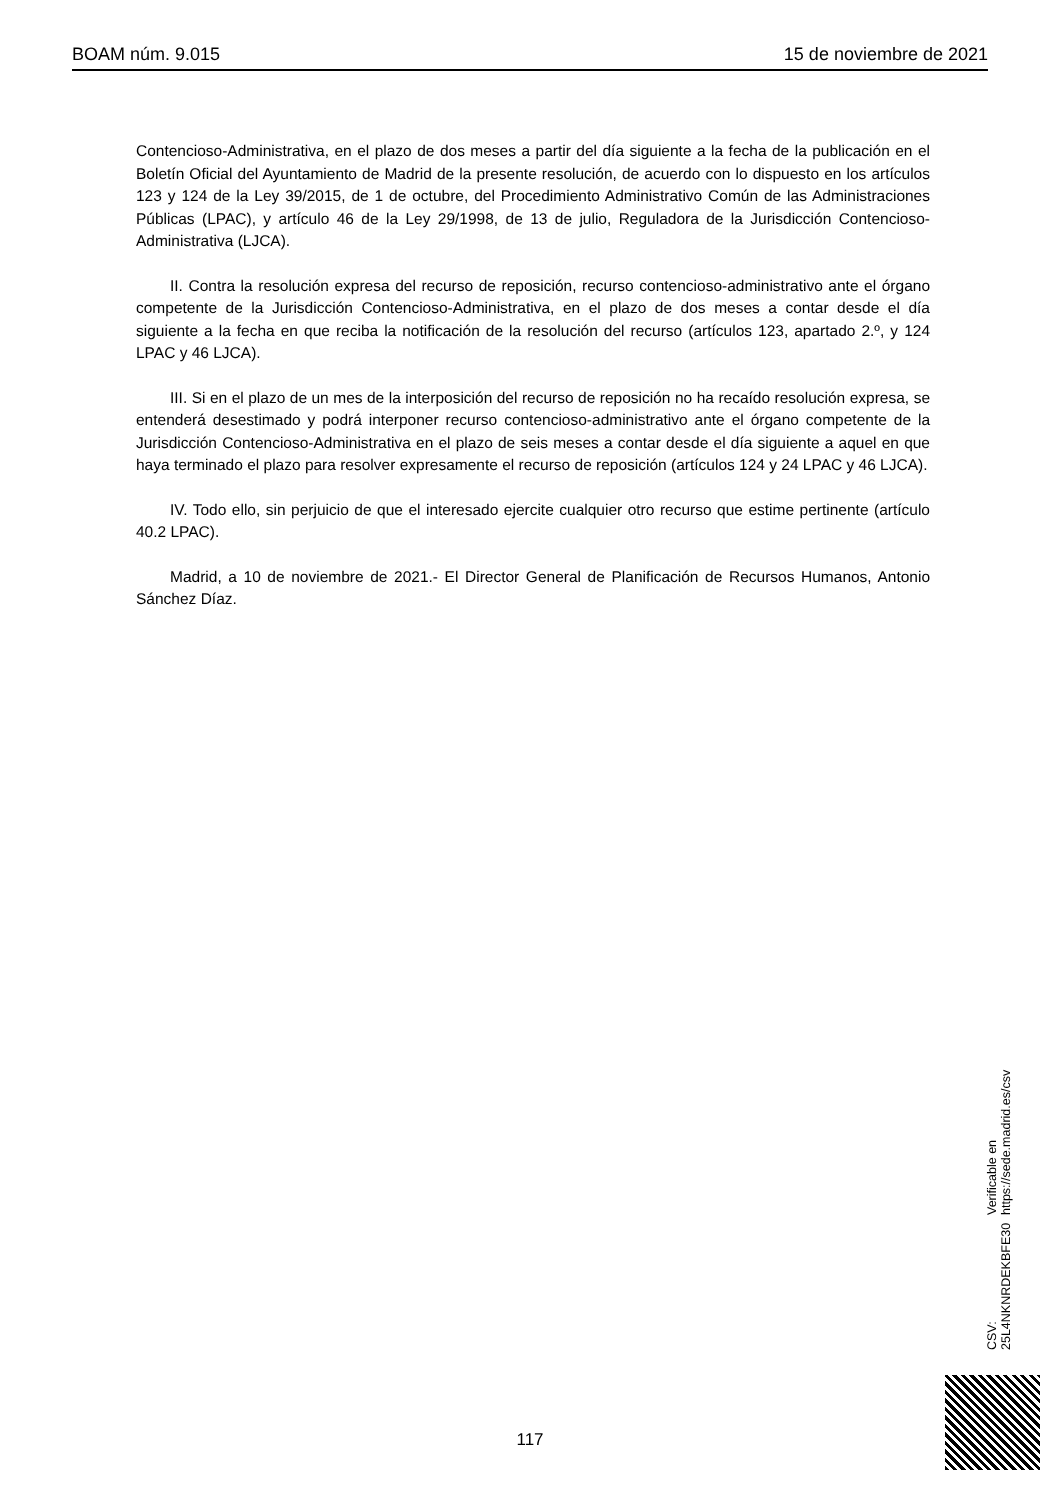BOAM núm. 9.015 15 de noviembre de 2021
Contencioso-Administrativa, en el plazo de dos meses a partir del día siguiente a la fecha de la publicación en el Boletín Oficial del Ayuntamiento de Madrid de la presente resolución, de acuerdo con lo dispuesto en los artículos 123 y 124 de la Ley 39/2015, de 1 de octubre, del Procedimiento Administrativo Común de las Administraciones Públicas (LPAC), y artículo 46 de la Ley 29/1998, de 13 de julio, Reguladora de la Jurisdicción Contencioso-Administrativa (LJCA).
II. Contra la resolución expresa del recurso de reposición, recurso contencioso-administrativo ante el órgano competente de la Jurisdicción Contencioso-Administrativa, en el plazo de dos meses a contar desde el día siguiente a la fecha en que reciba la notificación de la resolución del recurso (artículos 123, apartado 2.º, y 124 LPAC y 46 LJCA).
III. Si en el plazo de un mes de la interposición del recurso de reposición no ha recaído resolución expresa, se entenderá desestimado y podrá interponer recurso contencioso-administrativo ante el órgano competente de la Jurisdicción Contencioso-Administrativa en el plazo de seis meses a contar desde el día siguiente a aquel en que haya terminado el plazo para resolver expresamente el recurso de reposición (artículos 124 y 24 LPAC y 46 LJCA).
IV. Todo ello, sin perjuicio de que el interesado ejercite cualquier otro recurso que estime pertinente (artículo 40.2 LPAC).
Madrid, a 10 de noviembre de 2021.- El Director General de Planificación de Recursos Humanos, Antonio Sánchez Díaz.
CSV: 25L4NKNRDEKBFE30 Verificable en https://sede.madrid.es/csv
117